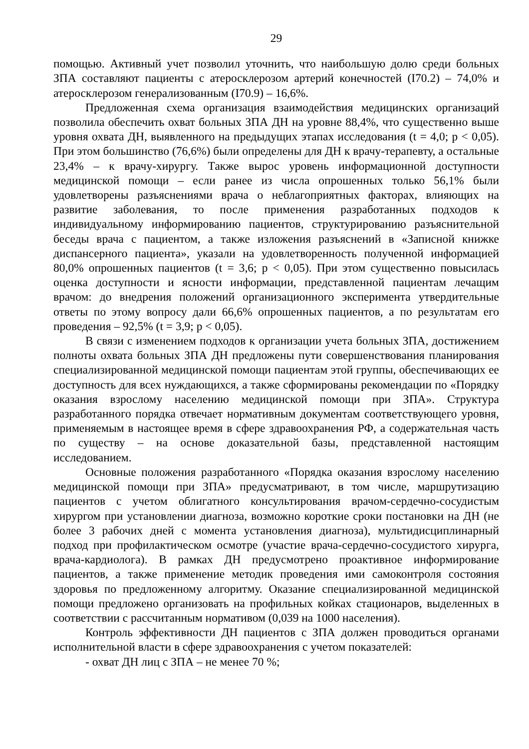29
помощью. Активный учет позволил уточнить, что наибольшую долю среди больных ЗПА составляют пациенты с атеросклерозом артерий конечностей (I70.2) – 74,0% и атеросклерозом генерализованным (I70.9) – 16,6%.
Предложенная схема организация взаимодействия медицинских организаций позволила обеспечить охват больных ЗПА ДН на уровне 88,4%, что существенно выше уровня охвата ДН, выявленного на предыдущих этапах исследования (t = 4,0; p < 0,05). При этом большинство (76,6%) были определены для ДН к врачу-терапевту, а остальные 23,4% – к врачу-хирургу. Также вырос уровень информационной доступности медицинской помощи – если ранее из числа опрошенных только 56,1% были удовлетворены разъяснениями врача о неблагоприятных факторах, влияющих на развитие заболевания, то после применения разработанных подходов к индивидуальному информированию пациентов, структурированию разъяснительной беседы врача с пациентом, а также изложения разъяснений в «Записной книжке диспансерного пациента», указали на удовлетворенность полученной информацией 80,0% опрошенных пациентов (t = 3,6; p < 0,05). При этом существенно повысилась оценка доступности и ясности информации, представленной пациентам лечащим врачом: до внедрения положений организационного эксперимента утвердительные ответы по этому вопросу дали 66,6% опрошенных пациентов, а по результатам его проведения – 92,5% (t = 3,9; p < 0,05).
В связи с изменением подходов к организации учета больных ЗПА, достижением полноты охвата больных ЗПА ДН предложены пути совершенствования планирования специализированной медицинской помощи пациентам этой группы, обеспечивающих ее доступность для всех нуждающихся, а также сформированы рекомендации по «Порядку оказания взрослому населению медицинской помощи при ЗПА». Структура разработанного порядка отвечает нормативным документам соответствующего уровня, применяемым в настоящее время в сфере здравоохранения РФ, а содержательная часть по существу – на основе доказательной базы, представленной настоящим исследованием.
Основные положения разработанного «Порядка оказания взрослому населению медицинской помощи при ЗПА» предусматривают, в том числе, маршрутизацию пациентов с учетом облигатного консультирования врачом-сердечно-сосудистым хирургом при установлении диагноза, возможно короткие сроки постановки на ДН (не более 3 рабочих дней с момента установления диагноза), мультидисциплинарный подход при профилактическом осмотре (участие врача-сердечно-сосудистого хирурга, врача-кардиолога). В рамках ДН предусмотрено проактивное информирование пациентов, а также применение методик проведения ими самоконтроля состояния здоровья по предложенному алгоритму. Оказание специализированной медицинской помощи предложено организовать на профильных койках стационаров, выделенных в соответствии с рассчитанным нормативом (0,039 на 1000 населения).
Контроль эффективности ДН пациентов с ЗПА должен проводиться органами исполнительной власти в сфере здравоохранения с учетом показателей:
- охват ДН лиц с ЗПА – не менее 70 %;